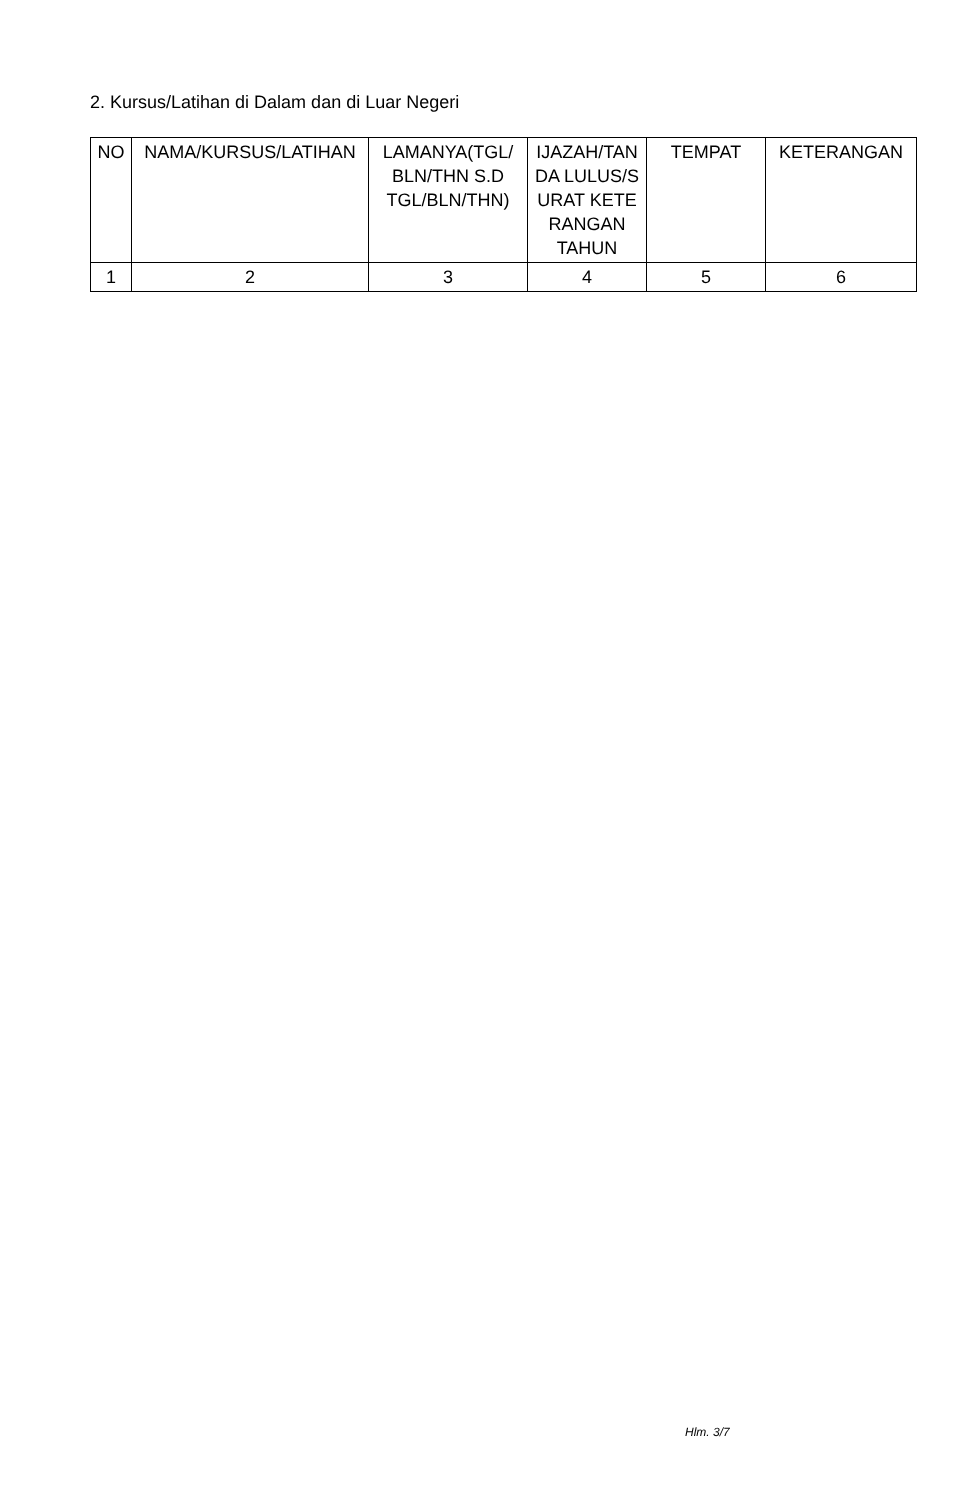2. Kursus/Latihan di Dalam dan di Luar Negeri
| NO | NAMA/KURSUS/LATIHAN | LAMANYA(TGL/ BLN/THN S.D TGL/BLN/THN) | IJAZAH/TAN DA LULUS/S URAT KETE RANGAN TAHUN | TEMPAT | KETERANGAN |
| --- | --- | --- | --- | --- | --- |
| 1 | 2 | 3 | 4 | 5 | 6 |
Hlm. 3/7